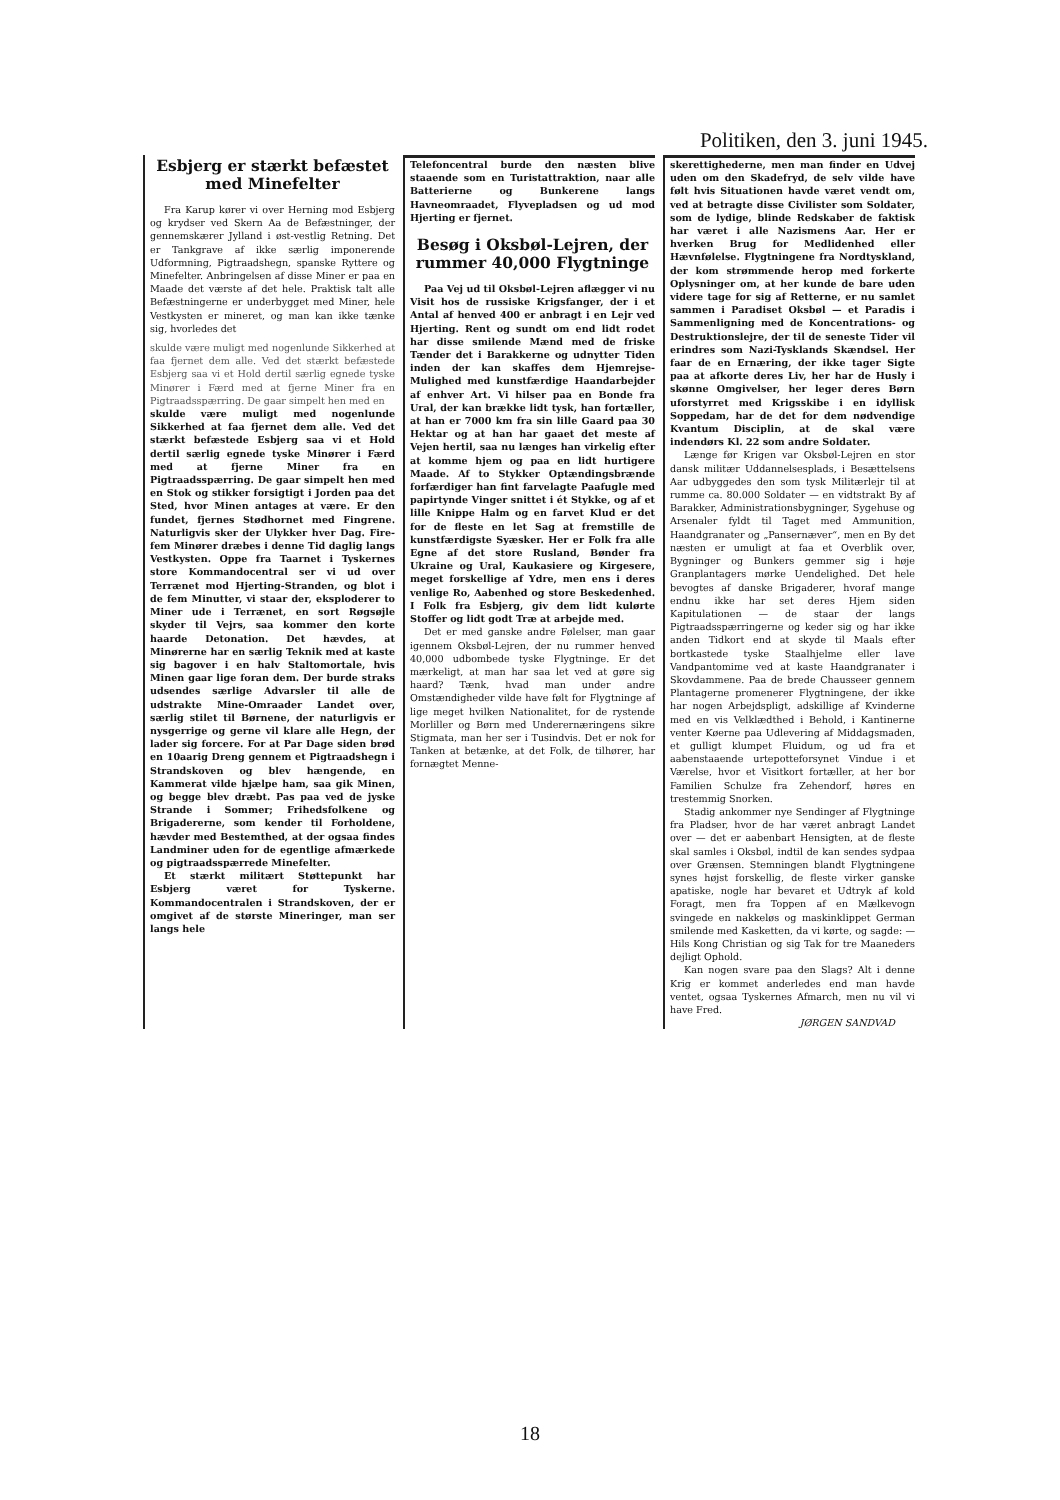Politiken, den 3. juni 1945.
Esbjerg er stærkt befæstet med Minefelter
Fra Karup kører vi over Herning mod Esbjerg og krydser ved Skern Aa de Befæstninger, der gennemskærer Jylland i øst-vestlig Retning. Det er Tankgrave af ikke særlig imponerende Udformning, Pigtraadshegn, spanske Ryttere og Minefelter. Anbringelsen af disse Miner er paa en Maade det værste af det hele. Praktisk talt alle Befæstningerne er underbygget med Miner, hele Vestkysten er mineret, og man kan ikke tænke sig, hvorledes det
skulde være muligt med nogenlunde Sikkerhed at faa fjernet dem alle. Ved det stærkt befæstede Esbjerg saa vi et Hold dertil særlig egnede tyske Minører i Færd med at fjerne Miner fra en Pigtraadsspærring. De gaar simpelt hen med en
skulde være muligt med nogenlunde Sikkerhed at faa fjernet dem alle. Ved det stærkt befæstede Esbjerg saa vi et Hold dertil særlig egnede tyske Minører i Færd med at fjerne Miner fra en Pigtraadsspærring. De gaar simpelt hen med en Stok og stikker forsigtigt i Jorden paa det Sted, hvor Minen antages at være. Er den fundet, fjernes Stødhornet med Fingrene. Naturligvis sker der Ulykker hver Dag. Fire-fem Minører dræbes i denne Tid daglig langs Vestkysten. Oppe fra Taarnet i Tyskernes store Kommandocentral ser vi ud over Terrænet mod Hjerting-Stranden, og blot i de fem Minutter, vi staar der, eksploderer to Miner ude i Terrænet, en sort Røgsøjle skyder til Vejrs, saa kommer den korte haarde Detonation. Det hævdes, at Minørerne har en særlig Teknik med at kaste sig bagover i en halv Staltomortale, hvis Minen gaar lige foran dem. Der burde straks udsendes særlige Advarsler til alle de udstrakte Mine-Omraader Landet over, særlig stilet til Børnene, der naturligvis er nysgerrige og gerne vil klare alle Hegn, der lader sig forcere. For at Par Dage siden brød en 10aarig Dreng gennem et Pigtraadshegn i Strandskoven og blev hængende, en Kammerat vilde hjælpe ham, saa gik Minen, og begge blev dræbt. Pas paa ved de jyske Strande i Sommer; Frihedsfolkene og Brigadererne, som kender til Forholdene, hævder med Bestemthed, at der ogsaa findes Landminer uden for de egentlige afmærkede og pigtraadsspærrede Minefelter.
Et stærkt militært Støttepunkt har Esbjerg været for Tyskerne. Kommandocentralen i Strandskoven, der er omgivet af de største Mineringer, man ser langs hele
Telefoncentral burde den næsten blive staaende som en Turistattraktion, naar alle Batterierne og Bunkerene langs Havneomraadet, Flyvepladsen og ud mod Hjerting er fjernet.
Besøg i Oksbøl-Lejren, der rummer 40,000 Flygtninge
Paa Vej ud til Oksbøl-Lejren aflægger vi nu Visit hos de russiske Krigsfanger, der i et Antal af henved 400 er anbragt i en Lejr ved Hjerting. Rent og sundt om end lidt rodet har disse smilende Mænd med de friske Tænder det i Barakkerne og udnytter Tiden inden der kan skaffes dem Hjemrejse-Mulighed med kunstfærdige Haandarbejder af enhver Art. Vi hilser paa en Bonde fra Ural, der kan brække lidt tysk, han fortæller, at han er 7000 km fra sin lille Gaard paa 30 Hektar og at han har gaaet det meste af Vejen hertil, saa nu længes han virkelig efter at komme hjem og paa en lidt hurtigere Maade. Af to Stykker Optændingsbrænde forfærdiger han fint farvelagte Paafugle med papirtynde Vinger snittet i ét Stykke, og af et lille Knippe Halm og en farvet Klud er det for de fleste en let Sag at fremstille de kunstfærdigste Syæsker. Her er Folk fra alle Egne af det store Rusland, Bønder fra Ukraine og Ural, Kaukasiere og Kirgesere, meget forskellige af Ydre, men ens i deres venlige Ro, Aabenhed og store Beskedenhed. I Folk fra Esbjerg, giv dem lidt kulørte Stoffer og lidt godt Træ at arbejde med.
Det er med ganske andre Følelser, man gaar igennem Oksbøl-Lejren, der nu rummer henved 40,000 udbombede tyske Flygtninge. Er det mærkeligt, at man har saa let ved at gøre sig haard? Tænk, hvad man under andre Omstændigheder vilde have følt for Flygtninge af lige meget hvilken Nationalitet, for de rystende Morliller og Børn med Underernæringens sikre Stigmata, man her ser i Tusindvis. Det er nok for Tanken at betænke, at det Folk, de tilhører, har fornægtet Menne-
skerettighederne, men man finder en Udvej uden om den Skadefryd, de selv vilde have følt hvis Situationen havde været vendt om, ved at betragte disse Civilister som Soldater, som de lydige, blinde Redskaber de faktisk har været i alle Nazismens Aar. Her er hverken Brug for Medlidenhed eller Hævnfølelse. Flygtningene fra Nordtyskland, der kom strømmende herop med forkerte Oplysninger om, at her kunde de bare uden videre tage for sig af Retterne, er nu samlet sammen i Paradiset Oksbøl — et Paradis i Sammenligning med de Koncentrations- og Destruktionslejre, der til de seneste Tider vil erindres som Nazi-Tysklands Skændsel. Her faar de en Ernæring, der ikke tager Sigte paa at afkorte deres Liv, her har de Husly i skønne Omgivelser, her leger deres Børn uforstyrret med Krigsskibe i en idyllisk Soppedam, har de det for dem nødvendige Kvantum Disciplin, at de skal være indendørs Kl. 22 som andre Soldater.
Længe før Krigen var Oksbøl-Lejren en stor dansk militær Uddannelsesplads, i Besættelsens Aar udbyggedes den som tysk Militærlejr til at rumme ca. 80.000 Soldater — en vidtstrakt By af Barakker, Administrationsbygninger, Sygehuse og Arsenaler fyldt til Taget med Ammunition, Haandgranater og „Pansernæver“, men en By det næsten er umuligt at faa et Overblik over, Bygninger og Bunkers gemmer sig i høje Granplantagers mørke Uendelighed. Det hele bevogtes af danske Brigaderer, hvoraf mange endnu ikke har set deres Hjem siden Kapitulationen — de staar der langs Pigtraadsspærringerne og keder sig og har ikke anden Tidkort end at skyde til Maals efter bortkastede tyske Staalhjelme eller lave Vandpantomime ved at kaste Haandgranater i Skovdammene. Paa de brede Chausseer gennem Plantagerne promenerer Flygtningene, der ikke har nogen Arbejdspligt, adskillige af Kvinderne med en vis Velklædthed i Behold, i Kantinerne venter Køerne paa Udlevering af Middagsmaden, et gulligt klumpet Fluidum, og ud fra et aabenstaaende urtepotteforsynet Vindue i et Værelse, hvor et Visitkort fortæller, at her bor Familien Schulze fra Zehendorf, høres en trestemmig Snorken.
Stadig ankommer nye Sendinger af Flygtninge fra Pladser, hvor de har været anbragt Landet over — det er aabenbart Hensigten, at de fleste skal samles i Oksbøl, indtil de kan sendes sydpaa over Grænsen. Stemningen blandt Flygtningene synes højst forskellig, de fleste virker ganske apatiske, nogle har bevaret et Udtryk af kold Foragt, men fra Toppen af en Mælkevogn svingede en nakkeløs og maskinklippet German smilende med Kasketten, da vi kørte, og sagde: — Hils Kong Christian og sig Tak for tre Maaneders dejligt Ophold.
Kan nogen svare paa den Slags? Alt i denne Krig er kommet anderledes end man havde ventet, ogsaa Tyskernes Afmarch, men nu vil vi have Fred.
JØRGEN SANDVAD
18